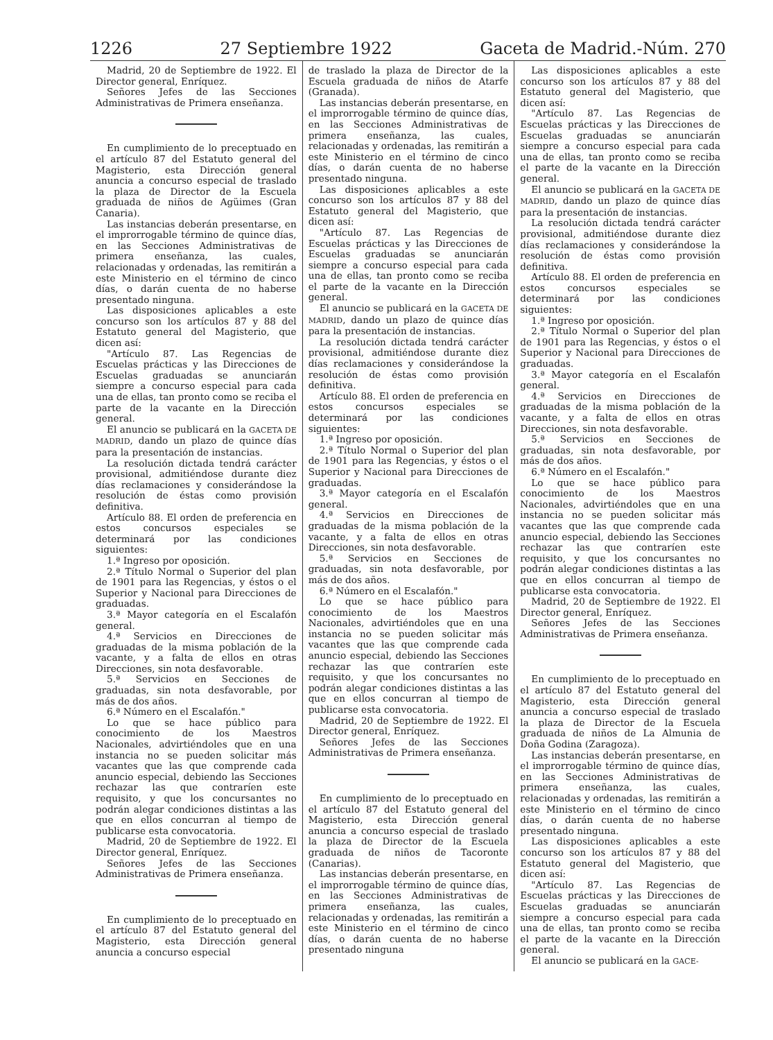1226 27 Septiembre 1922 Gaceta de Madrid.-Núm. 270
Madrid, 20 de Septiembre de 1922. El Director general, Enríquez.
Señores Jefes de las Secciones Administrativas de Primera enseñanza.
En cumplimiento de lo preceptuado en el artículo 87 del Estatuto general del Magisterio, esta Dirección general anuncia a concurso especial de traslado la plaza de Director de la Escuela graduada de niños de Agüimes (Gran Canaria).
Las instancias deberán presentarse, en el improrrogable término de quince días, en las Secciones Administrativas de primera enseñanza, las cuales, relacionadas y ordenadas, las remitirán a este Ministerio en el término de cinco días, o darán cuenta de no haberse presentado ninguna.
Las disposiciones aplicables a este concurso son los artículos 87 y 88 del Estatuto general del Magisterio, que dicen así:
"Artículo 87. Las Regencias de Escuelas prácticas y las Direcciones de Escuelas graduadas se anunciarán siempre a concurso especial para cada una de ellas, tan pronto como se reciba el parte de la vacante en la Dirección general.
El anuncio se publicará en la GACETA DE MADRID, dando un plazo de quince días para la presentación de instancias.
La resolución dictada tendrá carácter provisional, admitiéndose durante diez días reclamaciones y considerándose la resolución de éstas como provisión definitiva.
Artículo 88. El orden de preferencia en estos concursos especiales se determinará por las condiciones siguientes:
1.ª Ingreso por oposición.
2.ª Título Normal o Superior del plan de 1901 para las Regencias, y éstos o el Superior y Nacional para Direcciones de graduadas.
3.ª Mayor categoría en el Escalafón general.
4.ª Servicios en Direcciones de graduadas de la misma población de la vacante, y a falta de ellos en otras Direcciones, sin nota desfavorable.
5.ª Servicios en Secciones de graduadas, sin nota desfavorable, por más de dos años.
6.ª Número en el Escalafón."
Lo que se hace público para conocimiento de los Maestros Nacionales, advirtiéndoles que en una instancia no se pueden solicitar más vacantes que las que comprende cada anuncio especial, debiendo las Secciones rechazar las que contraríen este requisito, y que los concursantes no podrán alegar condiciones distintas a las que en ellos concurran al tiempo de publicarse esta convocatoria.
Madrid, 20 de Septiembre de 1922. El Director general, Enríquez.
Señores Jefes de las Secciones Administrativas de Primera enseñanza.
En cumplimiento de lo preceptuado en el artículo 87 del Estatuto general del Magisterio, esta Dirección general anuncia a concurso especial
de traslado la plaza de Director de la Escuela graduada de niños de Atarfe (Granada).
Las instancias deberán presentarse, en el improrrogable término de quince días, en las Secciones Administrativas de primera enseñanza, las cuales, relacionadas y ordenadas, las remitirán a este Ministerio en el término de cinco días, o darán cuenta de no haberse presentado ninguna.
Las disposiciones aplicables a este concurso son los artículos 87 y 88 del Estatuto general del Magisterio, que dicen así:
"Artículo 87. Las Regencias de Escuelas prácticas y las Direcciones de Escuelas graduadas se anunciarán siempre a concurso especial para cada una de ellas, tan pronto como se reciba el parte de la vacante en la Dirección general.
El anuncio se publicará en la GACETA DE MADRID, dando un plazo de quince días para la presentación de instancias.
La resolución dictada tendrá carácter provisional, admitiéndose durante diez días reclamaciones y considerándose la resolución de éstas como provisión definitiva.
Artículo 88. El orden de preferencia en estos concursos especiales se determinará por las condiciones siguientes:
1.ª Ingreso por oposición.
2.ª Título Normal o Superior del plan de 1901 para las Regencias, y éstos o el Superior y Nacional para Direcciones de graduadas.
3.ª Mayor categoría en el Escalafón general.
4.ª Servicios en Direcciones de graduadas de la misma población de la vacante, y a falta de ellos en otras Direcciones, sin nota desfavorable.
5.ª Servicios en Secciones de graduadas, sin nota desfavorable, por más de dos años.
6.ª Número en el Escalafón."
Lo que se hace público para conocimiento de los Maestros Nacionales, advirtiéndoles que en una instancia no se pueden solicitar más vacantes que las que comprende cada anuncio especial, debiendo las Secciones rechazar las que contraríen este requisito, y que los concursantes no podrán alegar condiciones distintas a las que en ellos concurran al tiempo de publicarse esta convocatoria.
Madrid, 20 de Septiembre de 1922. El Director general, Enríquez.
Señores Jefes de las Secciones Administrativas de Primera enseñanza.
En cumplimiento de lo preceptuado en el artículo 87 del Estatuto general del Magisterio, esta Dirección general anuncia a concurso especial de traslado la plaza de Director de la Escuela graduada de niños de Tacoronte (Canarias).
Las instancias deberán presentarse, en el improrrogable término de quince días, en las Secciones Administrativas de primera enseñanza, las cuales, relacionadas y ordenadas, las remitirán a este Ministerio en el término de cinco días, o darán cuenta de no haberse presentado ninguna
Las disposiciones aplicables a este concurso son los artículos 87 y 88 del Estatuto general del Magisterio, que dicen así:
"Artículo 87. Las Regencias de Escuelas prácticas y las Direcciones de Escuelas graduadas se anunciarán siempre a concurso especial para cada una de ellas, tan pronto como se reciba el parte de la vacante en la Dirección general.
El anuncio se publicará en la GACETA DE MADRID, dando un plazo de quince días para la presentación de instancias.
La resolución dictada tendrá carácter provisional, admitiéndose durante diez días reclamaciones y considerándose la resolución de éstas como provisión definitiva.
Artículo 88. El orden de preferencia en estos concursos especiales se determinará por las condiciones siguientes:
1.ª Ingreso por oposición.
2.ª Título Normal o Superior del plan de 1901 para las Regencias, y éstos o el Superior y Nacional para Direcciones de graduadas.
3.ª Mayor categoría en el Escalafón general.
4.ª Servicios en Direcciones de graduadas de la misma población de la vacante, y a falta de ellos en otras Direcciones, sin nota desfavorable.
5.ª Servicios en Secciones de graduadas, sin nota desfavorable, por más de dos años.
6.ª Número en el Escalafón."
Lo que se hace público para conocimiento de los Maestros Nacionales, advirtiéndoles que en una instancia no se pueden solicitar más vacantes que las que comprende cada anuncio especial, debiendo las Secciones rechazar las que contraríen este requisito, y que los concursantes no podrán alegar condiciones distintas a las que en ellos concurran al tiempo de publicarse esta convocatoria.
Madrid, 20 de Septiembre de 1922. El Director general, Enríquez.
Señores Jefes de las Secciones Administrativas de Primera enseñanza.
En cumplimiento de lo preceptuado en el artículo 87 del Estatuto general del Magisterio, esta Dirección general anuncia a concurso especial de traslado la plaza de Director de la Escuela graduada de niños de La Almunia de Doña Godina (Zaragoza).
Las instancias deberán presentarse, en el improrrogable término de quince días, en las Secciones Administrativas de primera enseñanza, las cuales, relacionadas y ordenadas, las remitirán a este Ministerio en el término de cinco días, o darán cuenta de no haberse presentado ninguna.
Las disposiciones aplicables a este concurso son los artículos 87 y 88 del Estatuto general del Magisterio, que dicen así:
"Artículo 87. Las Regencias de Escuelas prácticas y las Direcciones de Escuelas graduadas se anunciarán siempre a concurso especial para cada una de ellas, tan pronto como se reciba el parte de la vacante en la Dirección general.
El anuncio se publicará en la GACE-